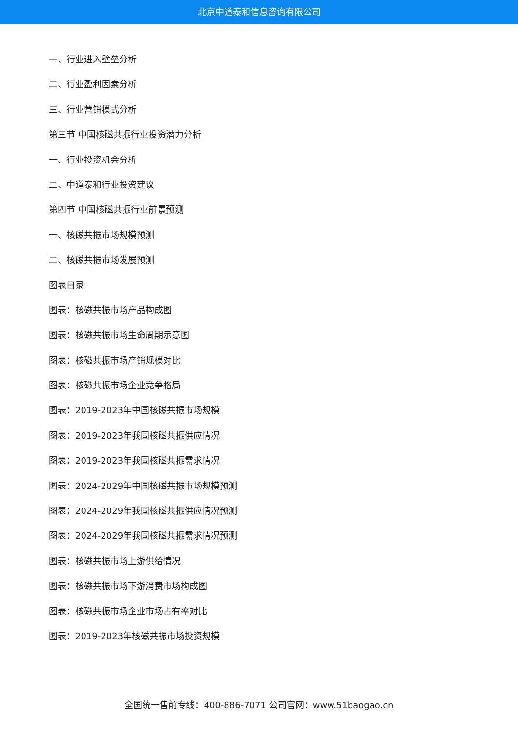北京中道泰和信息咨询有限公司
一、行业进入壁垒分析
二、行业盈利因素分析
三、行业营销模式分析
第三节 中国核磁共振行业投资潜力分析
一、行业投资机会分析
二、中道泰和行业投资建议
第四节 中国核磁共振行业前景预测
一、核磁共振市场规模预测
二、核磁共振市场发展预测
图表目录
图表：核磁共振市场产品构成图
图表：核磁共振市场生命周期示意图
图表：核磁共振市场产销规模对比
图表：核磁共振市场企业竞争格局
图表：2019-2023年中国核磁共振市场规模
图表：2019-2023年我国核磁共振供应情况
图表：2019-2023年我国核磁共振需求情况
图表：2024-2029年中国核磁共振市场规模预测
图表：2024-2029年我国核磁共振供应情况预测
图表：2024-2029年我国核磁共振需求情况预测
图表：核磁共振市场上游供给情况
图表：核磁共振市场下游消费市场构成图
图表：核磁共振市场企业市场占有率对比
图表：2019-2023年核磁共振市场投资规模
全国统一售前专线：400-886-7071 公司官网：www.51baogao.cn